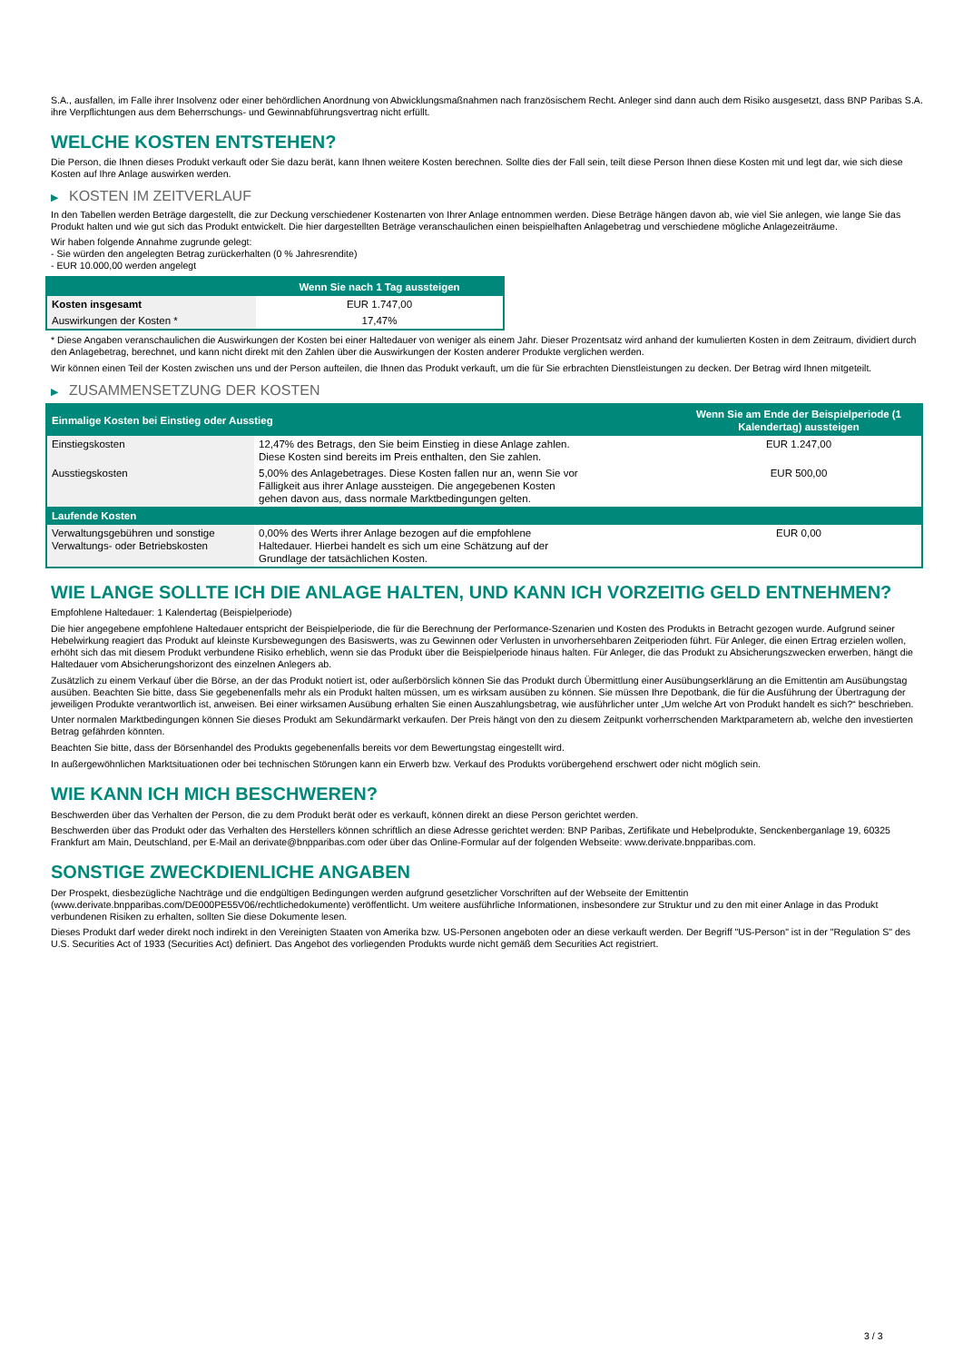S.A., ausfallen, im Falle ihrer Insolvenz oder einer behördlichen Anordnung von Abwicklungsmaßnahmen nach französischem Recht. Anleger sind dann auch dem Risiko ausgesetzt, dass BNP Paribas S.A. ihre Verpflichtungen aus dem Beherrschungs- und Gewinnabführungsvertrag nicht erfüllt.
WELCHE KOSTEN ENTSTEHEN?
Die Person, die Ihnen dieses Produkt verkauft oder Sie dazu berät, kann Ihnen weitere Kosten berechnen. Sollte dies der Fall sein, teilt diese Person Ihnen diese Kosten mit und legt dar, wie sich diese Kosten auf Ihre Anlage auswirken werden.
▶ KOSTEN IM ZEITVERLAUF
In den Tabellen werden Beträge dargestellt, die zur Deckung verschiedener Kostenarten von Ihrer Anlage entnommen werden. Diese Beträge hängen davon ab, wie viel Sie anlegen, wie lange Sie das Produkt halten und wie gut sich das Produkt entwickelt. Die hier dargestellten Beträge veranschaulichen einen beispielhaften Anlagebetrag und verschiedene mögliche Anlagezeiträume.
Wir haben folgende Annahme zugrunde gelegt:
- Sie würden den angelegten Betrag zurückerhalten (0 % Jahresrendite)
- EUR 10.000,00 werden angelegt
| | Wenn Sie nach 1 Tag aussteigen |
| --- | --- |
| Kosten insgesamt | EUR 1.747,00 |
| Auswirkungen der Kosten * | 17,47% |
* Diese Angaben veranschaulichen die Auswirkungen der Kosten bei einer Haltedauer von weniger als einem Jahr. Dieser Prozentsatz wird anhand der kumulierten Kosten in dem Zeitraum, dividiert durch den Anlagebetrag, berechnet, und kann nicht direkt mit den Zahlen über die Auswirkungen der Kosten anderer Produkte verglichen werden.
Wir können einen Teil der Kosten zwischen uns und der Person aufteilen, die Ihnen das Produkt verkauft, um die für Sie erbrachten Dienstleistungen zu decken. Der Betrag wird Ihnen mitgeteilt.
▶ ZUSAMMENSETZUNG DER KOSTEN
| Einmalige Kosten bei Einstieg oder Ausstieg | | Wenn Sie am Ende der Beispielperiode (1 Kalendertag) aussteigen |
| --- | --- | --- |
| Einstiegskosten | 12,47% des Betrags, den Sie beim Einstieg in diese Anlage zahlen. Diese Kosten sind bereits im Preis enthalten, den Sie zahlen. | EUR 1.247,00 |
| Ausstiegskosten | 5,00% des Anlagebetrages. Diese Kosten fallen nur an, wenn Sie vor Fälligkeit aus ihrer Anlage aussteigen. Die angegebenen Kosten gehen davon aus, dass normale Marktbedingungen gelten. | EUR 500,00 |
| Laufende Kosten | | |
| Verwaltungsgebühren und sonstige Verwaltungs- oder Betriebskosten | 0,00% des Werts ihrer Anlage bezogen auf die empfohlene Haltedauer. Hierbei handelt es sich um eine Schätzung auf der Grundlage der tatsächlichen Kosten. | EUR 0,00 |
WIE LANGE SOLLTE ICH DIE ANLAGE HALTEN, UND KANN ICH VORZEITIG GELD ENTNEHMEN?
Empfohlene Haltedauer: 1 Kalendertag (Beispielperiode)
Die hier angegebene empfohlene Haltedauer entspricht der Beispielperiode, die für die Berechnung der Performance-Szenarien und Kosten des Produkts in Betracht gezogen wurde. Aufgrund seiner Hebelwirkung reagiert das Produkt auf kleinste Kursbewegungen des Basiswerts, was zu Gewinnen oder Verlusten in unvorhersehbaren Zeitperioden führt. Für Anleger, die einen Ertrag erzielen wollen, erhöht sich das mit diesem Produkt verbundene Risiko erheblich, wenn sie das Produkt über die Beispielperiode hinaus halten. Für Anleger, die das Produkt zu Absicherungszwecken erwerben, hängt die Haltedauer vom Absicherungshorizont des einzelnen Anlegers ab.
Zusätzlich zu einem Verkauf über die Börse, an der das Produkt notiert ist, oder außerbörslich können Sie das Produkt durch Übermittlung einer Ausübungserklärung an die Emittentin am Ausübungstag ausüben. Beachten Sie bitte, dass Sie gegebenenfalls mehr als ein Produkt halten müssen, um es wirksam ausüben zu können. Sie müssen Ihre Depotbank, die für die Ausführung der Übertragung der jeweiligen Produkte verantwortlich ist, anweisen. Bei einer wirksamen Ausübung erhalten Sie einen Auszahlungsbetrag, wie ausführlicher unter „Um welche Art von Produkt handelt es sich?“ beschrieben.
Unter normalen Marktbedingungen können Sie dieses Produkt am Sekundärmarkt verkaufen. Der Preis hängt von den zu diesem Zeitpunkt vorherrschenden Marktparametern ab, welche den investierten Betrag gefährden könnten.
Beachten Sie bitte, dass der Börsenhandel des Produkts gegebenenfalls bereits vor dem Bewertungstag eingestellt wird.
In außergewöhnlichen Marktsituationen oder bei technischen Störungen kann ein Erwerb bzw. Verkauf des Produkts vorübergehend erschwert oder nicht möglich sein.
WIE KANN ICH MICH BESCHWEREN?
Beschwerden über das Verhalten der Person, die zu dem Produkt berät oder es verkauft, können direkt an diese Person gerichtet werden.
Beschwerden über das Produkt oder das Verhalten des Herstellers können schriftlich an diese Adresse gerichtet werden: BNP Paribas, Zertifikate und Hebelprodukte, Senckenberganlage 19, 60325 Frankfurt am Main, Deutschland, per E-Mail an derivate@bnpparibas.com oder über das Online-Formular auf der folgenden Webseite: www.derivate.bnpparibas.com.
SONSTIGE ZWECKDIENLICHE ANGABEN
Der Prospekt, diesbezügliche Nachträge und die endgültigen Bedingungen werden aufgrund gesetzlicher Vorschriften auf der Webseite der Emittentin (www.derivate.bnpparibas.com/DE000PE55V06/rechtlichedokumente) veröffentlicht. Um weitere ausführliche Informationen, insbesondere zur Struktur und zu den mit einer Anlage in das Produkt verbundenen Risiken zu erhalten, sollten Sie diese Dokumente lesen.
Dieses Produkt darf weder direkt noch indirekt in den Vereinigten Staaten von Amerika bzw. US-Personen angeboten oder an diese verkauft werden. Der Begriff "US-Person" ist in der "Regulation S" des U.S. Securities Act of 1933 (Securities Act) definiert. Das Angebot des vorliegenden Produkts wurde nicht gemäß dem Securities Act registriert.
3 / 3